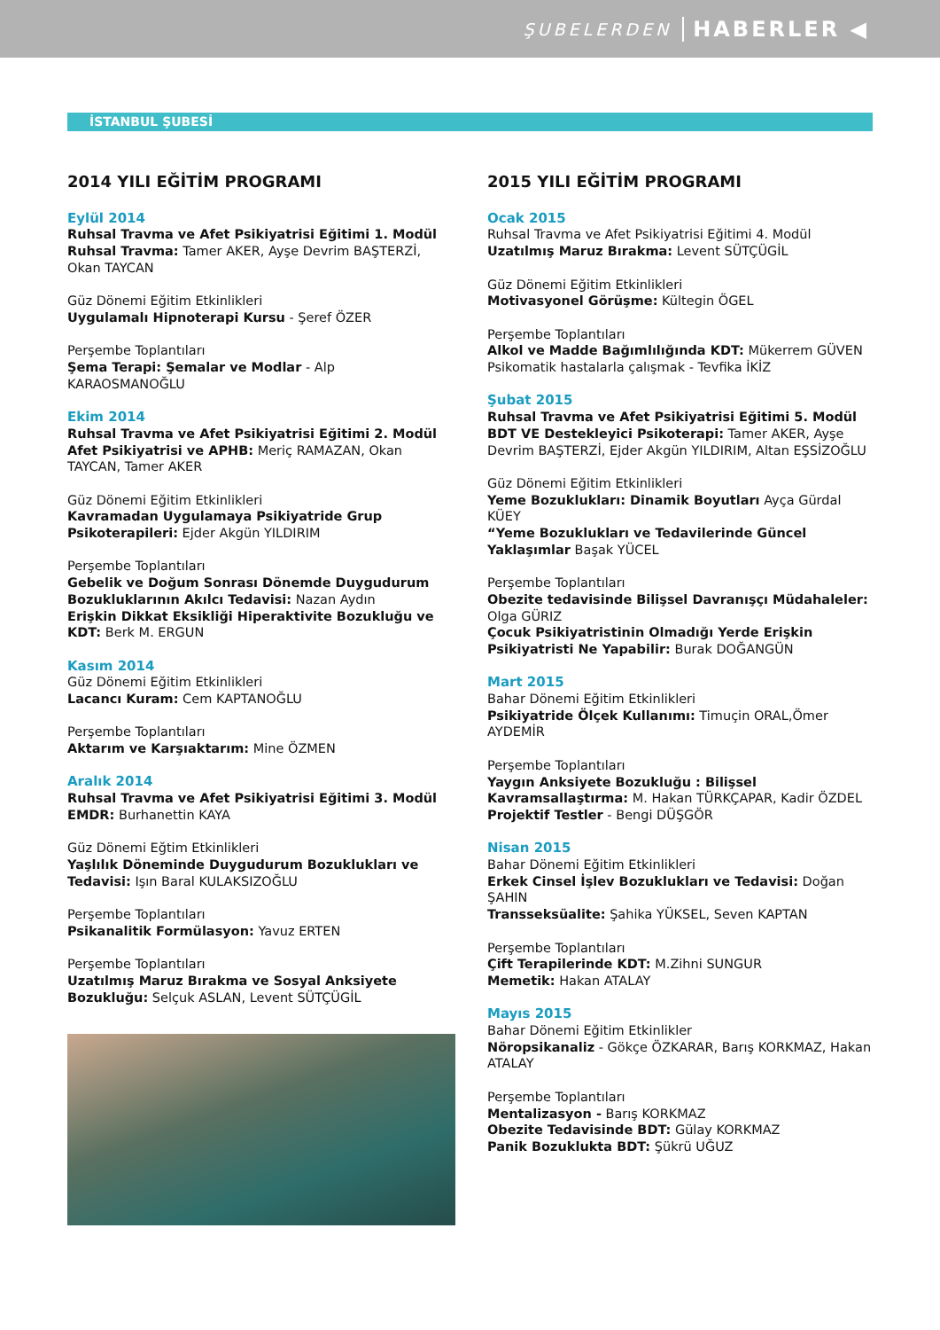ŞUBELERDEN HABERLER ◀
İSTANBUL ŞUBESİ
2014 YILI EĞİTİM PROGRAMI
Eylül 2014
Ruhsal Travma ve Afet Psikiyatrisi Eğitimi 1. Modül
Ruhsal Travma: Tamer AKER, Ayşe Devrim BAŞTERZİ, Okan TAYCAN
Güz Dönemi Eğitim Etkinlikleri
Uygulamalı Hipnoterapi Kursu - Şeref ÖZER
Perşembe Toplantıları
Şema Terapi: Şemalar ve Modlar - Alp KARAOSMANOĞLU
Ekim 2014
Ruhsal Travma ve Afet Psikiyatrisi Eğitimi 2. Modül
Afet Psikiyatrisi ve APHB: Meriç RAMAZAN, Okan TAYCAN, Tamer AKER
Güz Dönemi Eğitim Etkinlikleri
Kavramadan Uygulamaya Psikiyatride Grup Psikoterapileri: Ejder Akgün YILDIRIM
Perşembe Toplantıları
Gebelik ve Doğum Sonrası Dönemde Duygudurum Bozukluklarının Akılcı Tedavisi: Nazan Aydın
Erişkin Dikkat Eksikliği Hiperaktivite Bozukluğu ve KDT: Berk M. ERGUN
Kasım 2014
Güz Dönemi Eğitim Etkinlikleri
Lacancı Kuram: Cem KAPTANOĞLU
Perşembe Toplantıları
Aktarım ve Karşıaktarım: Mine ÖZMEN
Aralık 2014
Ruhsal Travma ve Afet Psikiyatrisi Eğitimi 3. Modül
EMDR: Burhanettin KAYA
Güz Dönemi Eğtim Etkinlikleri
Yaşlılık Döneminde Duygudurum Bozuklukları ve Tedavisi: Işın Baral KULAKSIZOĞLU
Perşembe Toplantıları
Psikanalitik Formülasyon: Yavuz ERTEN
Perşembe Toplantıları
Uzatılmış Maruz Bırakma ve Sosyal Anksiyete Bozukluğu: Selçuk ASLAN, Levent SÜTÇÜGİL
2015 YILI EĞİTİM PROGRAMI
Ocak 2015
Ruhsal Travma ve Afet Psikiyatrisi Eğitimi 4. Modül
Uzatılmış Maruz Bırakma: Levent SÜTÇÜGİL
Güz Dönemi Eğitim Etkinlikleri
Motivasyonel Görüşme: Kültegin ÖGEL
Perşembe Toplantıları
Alkol ve Madde Bağımlılığında KDT: Mükerrem GÜVEN
Psikomatik hastalarla çalışmak - Tevfika İKİZ
Şubat 2015
Ruhsal Travma ve Afet Psikiyatrisi Eğitimi 5. Modül
BDT VE Destekleyici Psikoterapi: Tamer AKER, Ayşe Devrim BAŞTERZİ, Ejder Akgün YILDIRIM, Altan EŞSİZOĞLU
Güz Dönemi Eğitim Etkinlikleri
Yeme Bozuklukları: Dinamik Boyutları Ayça Gürdal KÜEY
“Yeme Bozuklukları ve Tedavilerinde Güncel Yaklaşımlar Başak YÜCEL
Perşembe Toplantıları
Obezite tedavisinde Bilişsel Davranışçı Müdahaleler: Olga GÜRIZ
Çocuk Psikiyatristinin Olmadığı Yerde Erişkin Psikiyatristi Ne Yapabilir: Burak DOĞANGÜN
Mart 2015
Bahar Dönemi Eğitim Etkinlikleri
Psikiyatride Ölçek Kullanımı: Timuçin ORAL,Ömer AYDEMİR
Perşembe Toplantıları
Yaygın Anksiyete Bozukluğu : Bilişsel Kavramsallaştırma: M. Hakan TÜRKÇAPAR, Kadir ÖZDEL
Projektif Testler - Bengi DÜŞGÖR
Nisan 2015
Bahar Dönemi Eğitim Etkinlikleri
Erkek Cinsel İşlev Bozuklukları ve Tedavisi: Doğan ŞAHIN
Transseksüalite: Şahika YÜKSEL, Seven KAPTAN
Perşembe Toplantıları
Çift Terapilerinde KDT: M.Zihni SUNGUR
Memetik: Hakan ATALAY
Mayıs 2015
Bahar Dönemi Eğitim Etkinlikler
Nöropsikanaliz - Gökçe ÖZKARAR, Barış KORKMAZ, Hakan ATALAY
Perşembe Toplantıları
Mentalizasyon - Barış KORKMAZ
Obezite Tedavisinde BDT: Gülay KORKMAZ
Panik Bozuklukta BDT: Şükrü UĞUZ